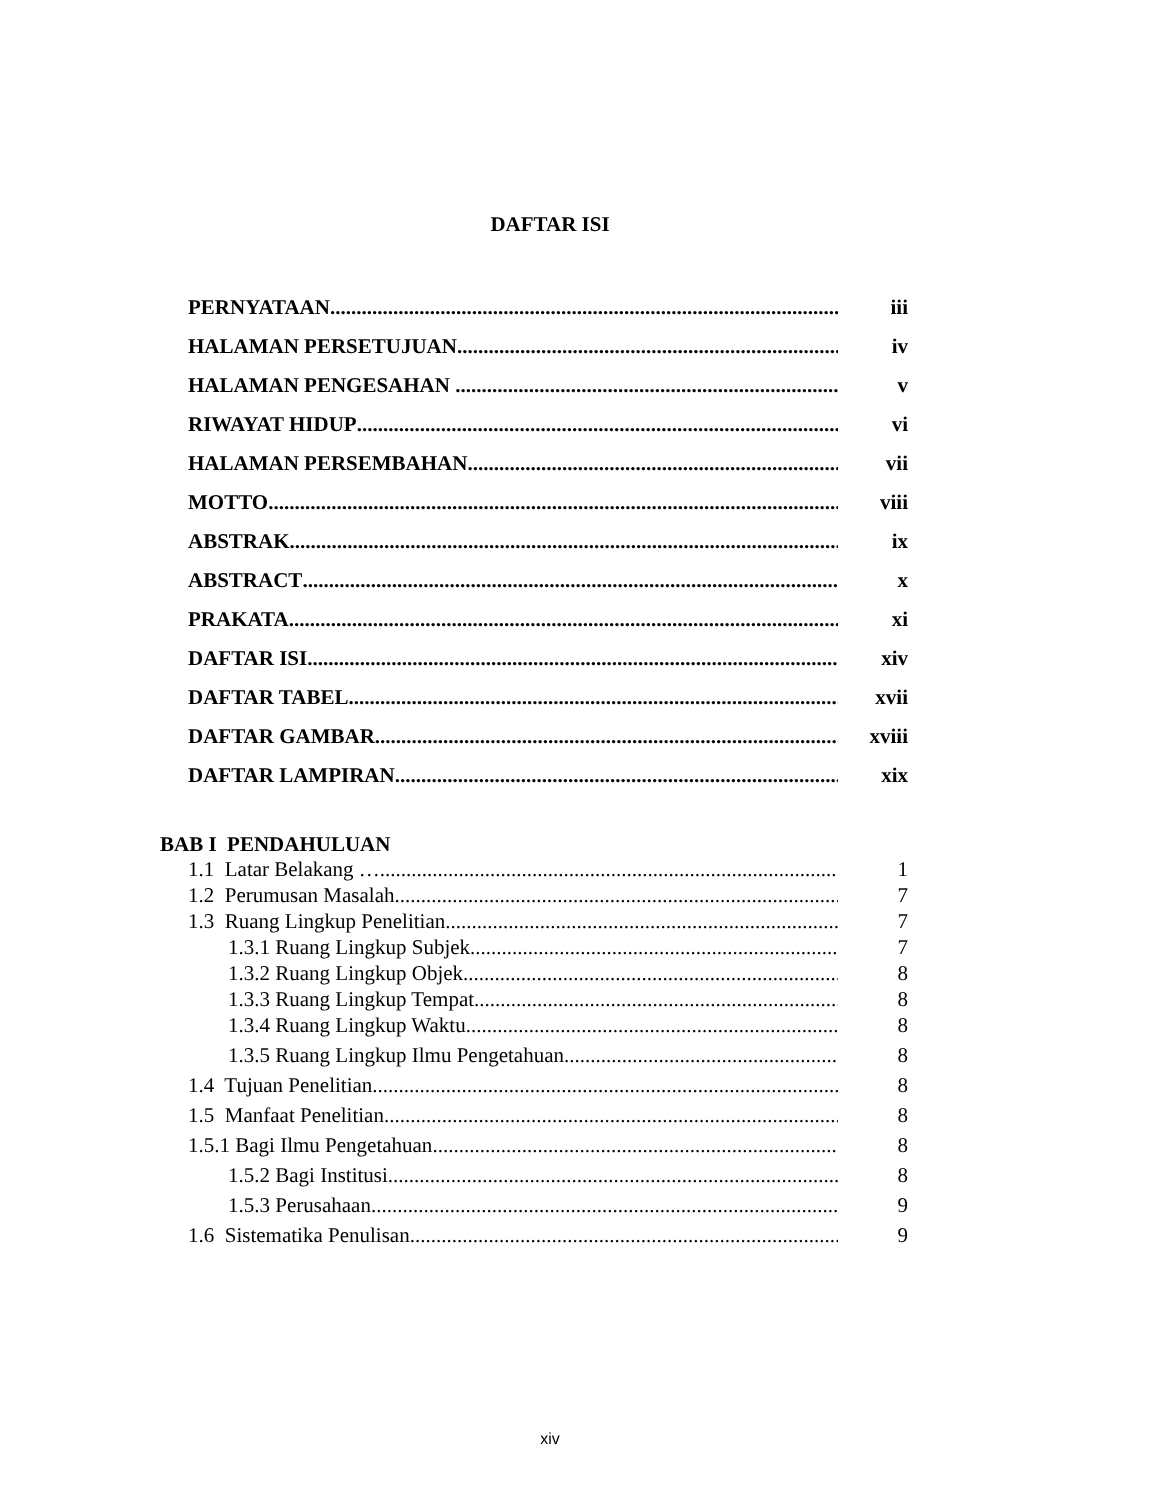DAFTAR ISI
PERNYATAAN iii
HALAMAN PERSETUJUAN iv
HALAMAN PENGESAHAN v
RIWAYAT HIDUP vi
HALAMAN PERSEMBAHAN vii
MOTTO viii
ABSTRAK ix
ABSTRACT x
PRAKATA xi
DAFTAR ISI xiv
DAFTAR TABEL xvii
DAFTAR GAMBAR xviii
DAFTAR LAMPIRAN xix
BAB I PENDAHULUAN
1.1 Latar Belakang … 1
1.2 Perumusan Masalah 7
1.3 Ruang Lingkup Penelitian 7
1.3.1 Ruang Lingkup Subjek 7
1.3.2 Ruang Lingkup Objek 8
1.3.3 Ruang Lingkup Tempat 8
1.3.4 Ruang Lingkup Waktu 8
1.3.5 Ruang Lingkup Ilmu Pengetahuan 8
1.4 Tujuan Penelitian 8
1.5 Manfaat Penelitian 8
1.5.1 Bagi Ilmu Pengetahuan 8
1.5.2 Bagi Institusi 8
1.5.3 Perusahaan 9
1.6 Sistematika Penulisan 9
xiv